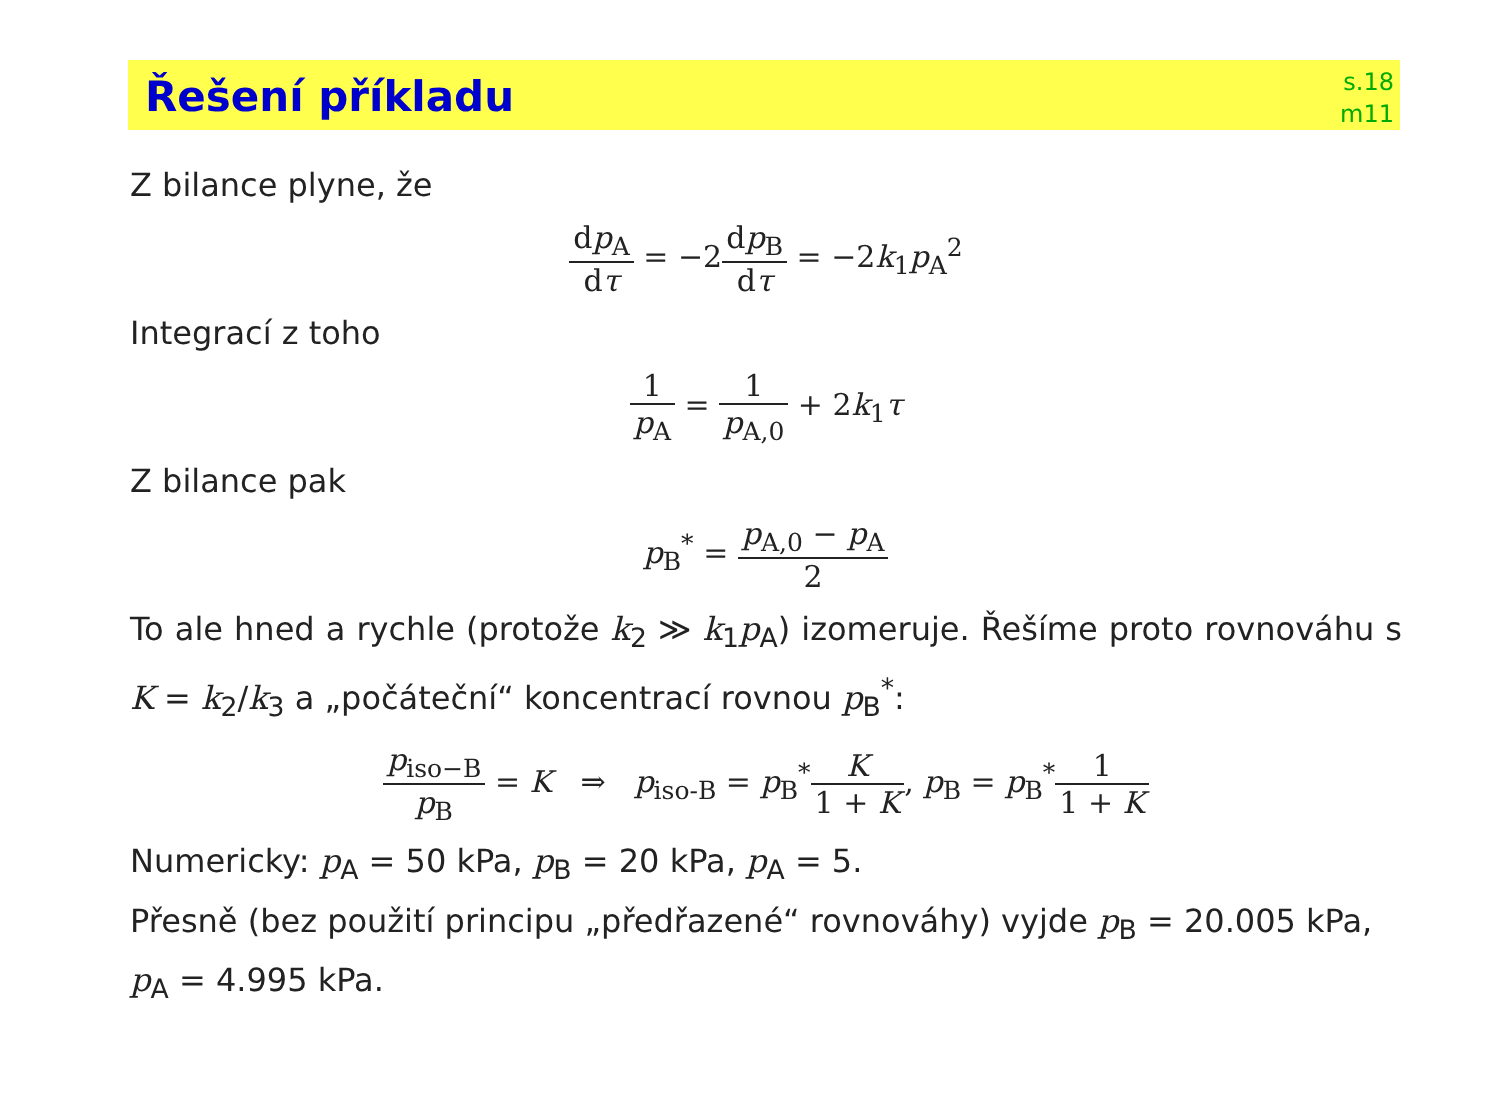Řešení příkladu
s.18
m11
Z bilance plyne, že
dp<sub>A</sub> dτ = −2dp<sub>B</sub> dτ = −2k<sub>1</sub>p<sub>A</sub><sup>2</sup>
Integrací z toho
1 p<sub>A</sub> = 1 p<sub>A,0</sub> + 2k<sub>1</sub>τ
Z bilance pak
p<sub>B</sub><sup>*</sup> = p<sub>A,0</sub> − p<sub>A</sub> 2
To ale hned a rychle (protože k<sub>2</sub> ≫ k<sub>1</sub>p<sub>A</sub>) izomeruje. Řešíme proto rovnováhu s K = k<sub>2</sub>/k<sub>3</sub> a „počáteční“ koncentrací rovnou p<sub>B</sub><sup>*</sup>:
p<sub>iso−B</sub> p<sub>B</sub> = K ⇒ p<sub>iso-B</sub> = p<sub>B</sub><sup>*</sup>K 1 + K, p<sub>B</sub> = p<sub>B</sub><sup>*</sup>1 1 + K
Numericky: p<sub>A</sub> = 50 kPa, p<sub>B</sub> = 20 kPa, p<sub>A</sub> = 5.
Přesně (bez použití principu „předřazené“ rovnováhy) vyjde p<sub>B</sub> = 20.005 kPa, p<sub>A</sub> = 4.995 kPa.